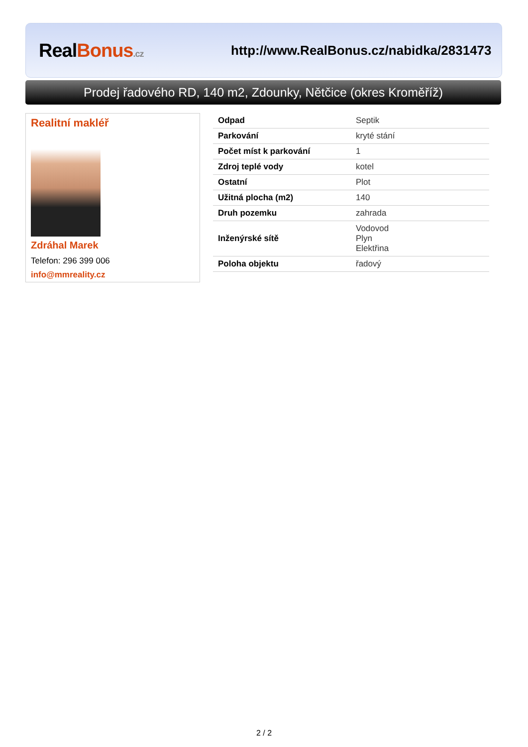Real Bonus.cz
http://www.RealBonus.cz/nabidka/2831473
Prodej řadového RD, 140 m2, Zdounky, Nětčice (okres Kroměříž)
Realitní makléř
Zdráhal Marek
Telefon: 296 399 006
info@mmreality.cz
| Odpad | Septik |
| Parkování | kryté stání |
| Počet míst k parkování | 1 |
| Zdroj teplé vody | kotel |
| Ostatní | Plot |
| Užitná plocha (m2) | 140 |
| Druh pozemku | zahrada |
| Inženýrské sítě | Vodovod Plyn Elektřina |
| Poloha objektu | řadový |
2 / 2